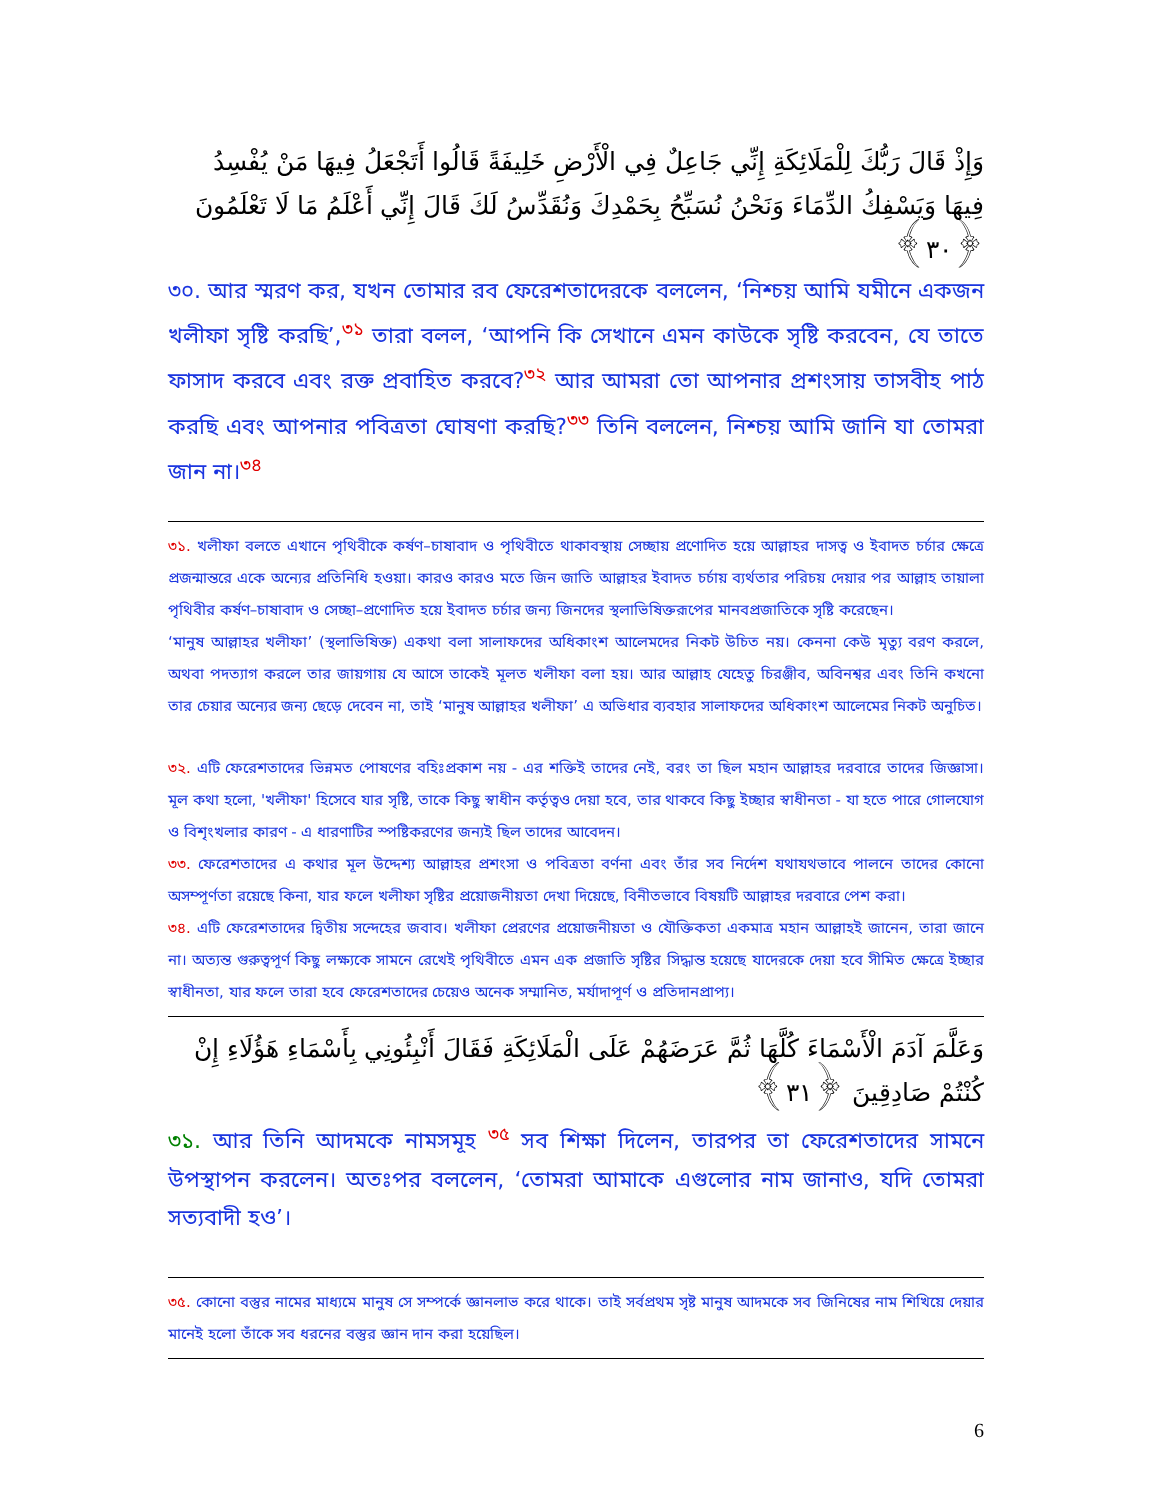وَإِذْ قَالَ رَبُّكَ لِلْمَلَائِكَةِ إِنِّي جَاعِلٌ فِي الْأَرْضِ خَلِيفَةً قَالُوا أَتَجْعَلُ فِيهَا مَنْ يُفْسِدُ فِيهَا وَيَسْفِكُ الدِّمَاءَ وَنَحْنُ نُسَبِّحُ بِحَمْدِكَ وَنُقَدِّسُ لَكَ قَالَ إِنِّي أَعْلَمُ مَا لَا تَعْلَمُونَ ﴿٣٠﴾
৩০. আর স্মরণ কর, যখন তোমার রব ফেরেশতাদেরকে বললেন, ‘নিশ্চয় আমি যমীনে একজন খলীফা সৃষ্টি করছি’,<sup>৩১</sup> তারা বলল, ‘আপনি কি সেখানে এমন কাউকে সৃষ্টি করবেন, যে তাতে ফাসাদ করবে এবং রক্ত প্রবাহিত করবে?<sup>৩২</sup> আর আমরা তো আপনার প্রশংসায় তাসবীহ পাঠ করছি এবং আপনার পবিত্রতা ঘোষণা করছি?<sup>৩৩</sup> তিনি বললেন, নিশ্চয় আমি জানি যা তোমরা জান না।<sup>৩৪</sup>
৩১. খলীফা বলতে এখানে পৃথিবীকে কর্ষণ–চাষাবাদ ও পৃথিবীতে থাকাবস্থায় সেচ্ছায় প্রণোদিত হয়ে আল্লাহর দাসত্ব ও ইবাদত চর্চার ক্ষেত্রে প্রজন্মান্তরে একে অন্যের প্রতিনিধি হওয়া। কারও কারও মতে জিন জাতি আল্লাহর ইবাদত চর্চায় ব্যর্থতার পরিচয় দেয়ার পর আল্লাহ তায়ালা পৃথিবীর কর্ষণ–চাষাবাদ ও সেচ্ছা–প্রণোদিত হয়ে ইবাদত চর্চার জন্য জিনদের স্থলাভিষিক্তরূপের মানবপ্রজাতিকে সৃষ্টি করেছেন।
‘মানুষ আল্লাহর খলীফা’ (স্থলাভিষিক্ত) একথা বলা সালাফদের অধিকাংশ আলেমদের নিকট উচিত নয়। কেননা কেউ মৃত্যু বরণ করলে, অথবা পদত্যাগ করলে তার জায়গায় যে আসে তাকেই মূলত খলীফা বলা হয়। আর আল্লাহ যেহেতু চিরঞ্জীব, অবিনশ্বর এবং তিনি কখনো তার চেয়ার অন্যের জন্য ছেড়ে দেবেন না, তাই ‘মানুষ আল্লাহর খলীফা’ এ অভিধার ব্যবহার সালাফদের অধিকাংশ আলেমের নিকট অনুচিত।
৩২. এটি ফেরেশতাদের ভিন্নমত পোষণের বহিঃপ্রকাশ নয় - এর শক্তিই তাদের নেই, বরং তা ছিল মহান আল্লাহর দরবারে তাদের জিজ্ঞাসা। মূল কথা হলো, 'খলীফা' হিসেবে যার সৃষ্টি, তাকে কিছু স্বাধীন কর্তৃত্বও দেয়া হবে, তার থাকবে কিছু ইচ্ছার স্বাধীনতা - যা হতে পারে গোলযোগ ও বিশৃংখলার কারণ - এ ধারণাটির স্পষ্টিকরণের জন্যই ছিল তাদের আবেদন।
৩৩. ফেরেশতাদের এ কথার মূল উদ্দেশ্য আল্লাহর প্রশংসা ও পবিত্রতা বর্ণনা এবং তাঁর সব নির্দেশ যথাযথভাবে পালনে তাদের কোনো অসম্পূর্ণতা রয়েছে কিনা, যার ফলে খলীফা সৃষ্টির প্রয়োজনীয়তা দেখা দিয়েছে, বিনীতভাবে বিষয়টি আল্লাহর দরবারে পেশ করা।
৩৪. এটি ফেরেশতাদের দ্বিতীয় সন্দেহের জবাব। খলীফা প্রেরণের প্রয়োজনীয়তা ও যৌক্তিকতা একমাত্র মহান আল্লাহই জানেন, তারা জানে না। অত্যন্ত গুরুত্বপূর্ণ কিছু লক্ষ্যকে সামনে রেখেই পৃথিবীতে এমন এক প্রজাতি সৃষ্টির সিদ্ধান্ত হয়েছে যাদেরকে দেয়া হবে সীমিত ক্ষেত্রে ইচ্ছার স্বাধীনতা, যার ফলে তারা হবে ফেরেশতাদের চেয়েও অনেক সম্মানিত, মর্যাদাপূর্ণ ও প্রতিদানপ্রাপ্য।
وَعَلَّمَ آدَمَ الْأَسْمَاءَ كُلَّهَا ثُمَّ عَرَضَهُمْ عَلَى الْمَلَائِكَةِ فَقَالَ أَنْبِئُونِي بِأَسْمَاءِ هَؤُلَاءِ إِنْ كُنْتُمْ صَادِقِينَ ﴿٣١﴾
৩১. আর তিনি আদমকে নামসমূহ <sup>৩৫</sup> সব শিক্ষা দিলেন, তারপর তা ফেরেশতাদের সামনে উপস্থাপন করলেন। অতঃপর বললেন, ‘তোমরা আমাকে এগুলোর নাম জানাও, যদি তোমরা সত্যবাদী হও’।
৩৫. কোনো বস্তুর নামের মাধ্যমে মানুষ সে সম্পর্কে জ্ঞানলাভ করে থাকে। তাই সর্বপ্রথম সৃষ্ট মানুষ আদমকে সব জিনিষের নাম শিখিয়ে দেয়ার মানেই হলো তাঁকে সব ধরনের বস্তুর জ্ঞান দান করা হয়েছিল।
6